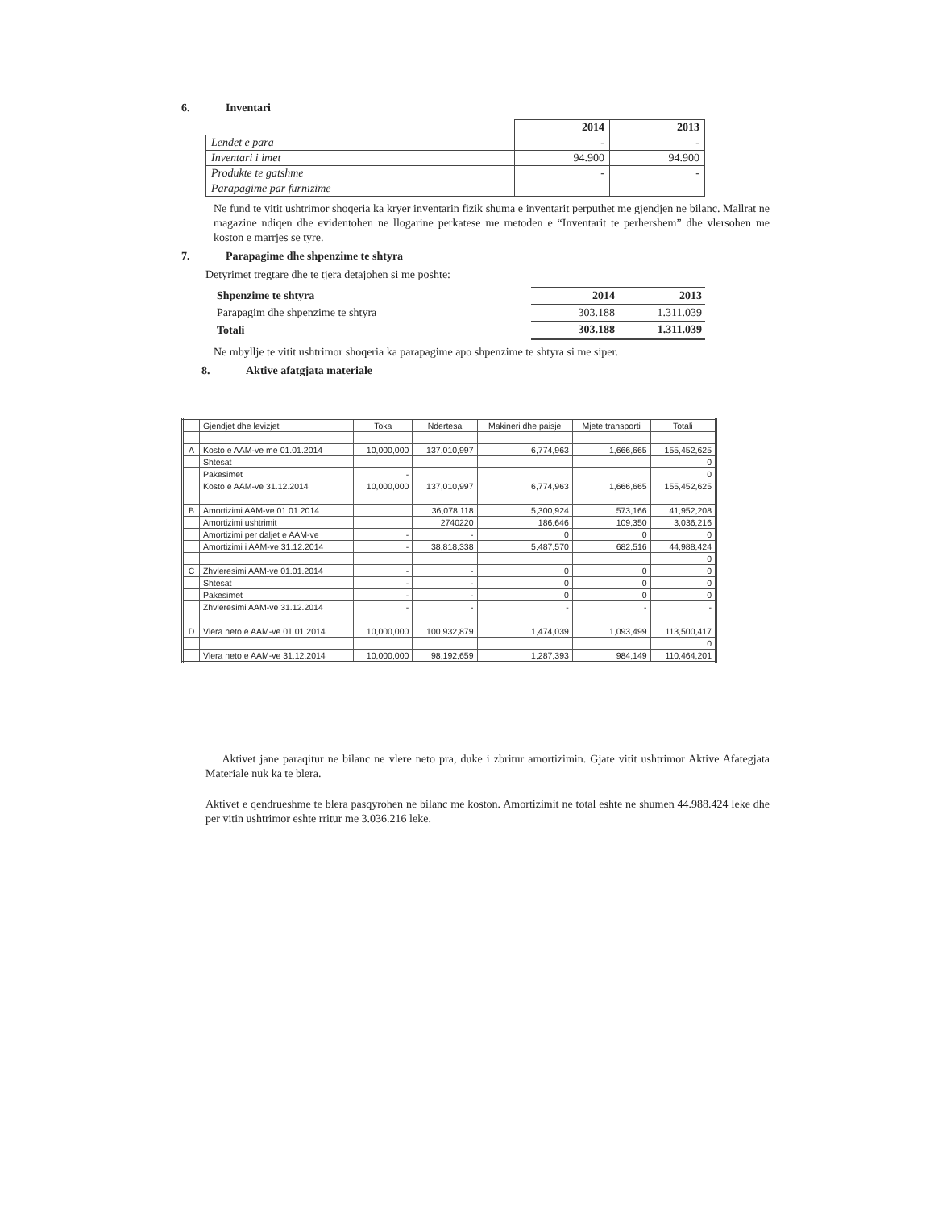6. Inventari
| | 2014 | 2013 |
| Lendet e para | - | - |
| Inventari i imet | 94.900 | 94.900 |
| Produkte te gatshme | - | - |
| Parapagime par furnizime | | |
Ne fund te vitit ushtrimor shoqeria ka kryer inventarin fizik shuma e inventarit perputhet me gjendjen ne bilanc. Mallrat ne magazine ndiqen dhe evidentohen ne llogarine perkatese me metoden e “Inventarit te perhershem” dhe vlersohen me koston e marrjes se tyre.
7. Parapagime dhe shpenzime te shtyra
Detyrimet tregtare dhe te tjera detajohen si me poshte:
| Shpenzime te shtyra | 2014 | 2013 |
| Parapagim dhe shpenzime te shtyra | 303.188 | 1.311.039 |
| Totali | 303.188 | 1.311.039 |
Ne mbyllje te vitit ushtrimor shoqeria ka parapagime apo shpenzime te shtyra si me siper.
8. Aktive afatgjata materiale
| | Gjendjet dhe levizjet | Toka | Ndertesa | Makineri dhe paisje | Mjete transporti | Totali |
| --- | --- | --- | --- | --- | --- | --- |
| A | Kosto e AAM-ve me 01.01.2014 | 10,000,000 | 137,010,997 | 6,774,963 | 1,666,665 | 155,452,625 |
| | Shtesat | | | | | 0 |
| | Pakesimet | - | | | | 0 |
| | Kosto e AAM-ve 31.12.2014 | 10,000,000 | 137,010,997 | 6,774,963 | 1,666,665 | 155,452,625 |
| B | Amortizimi AAM-ve 01.01.2014 | | 36,078,118 | 5,300,924 | 573,166 | 41,952,208 |
| | Amortizimi ushtrimit | | 2740220 | 186,646 | 109,350 | 3,036,216 |
| | Amortizimi per daljet e AAM-ve | - | - | 0 | 0 | 0 |
| | Amortizimi i AAM-ve 31.12.2014 | - | 38,818,338 | 5,487,570 | 682,516 | 44,988,424 |
| | | | | | | 0 |
| C | Zhvleresimi AAM-ve 01.01.2014 | - | - | 0 | 0 | 0 |
| | Shtesat | - | - | 0 | 0 | 0 |
| | Pakesimet | - | - | 0 | 0 | 0 |
| | Zhvleresimi AAM-ve 31.12.2014 | - | - | - | - | - |
| D | Vlera neto e AAM-ve 01.01.2014 | 10,000,000 | 100,932,879 | 1,474,039 | 1,093,499 | 113,500,417 |
| | | | | | | 0 |
| | Vlera neto e AAM-ve 31.12.2014 | 10,000,000 | 98,192,659 | 1,287,393 | 984,149 | 110,464,201 |
Aktivet jane paraqitur ne bilanc ne vlere neto pra, duke i zbritur amortizimin. Gjate vitit ushtrimor Aktive Afategjata Materiale nuk ka te blera.
Aktivet e qendrueshme te blera pasqyrohen ne bilanc me koston. Amortizimit ne total eshte ne shumen 44.988.424 leke dhe per vitin ushtrimor eshte rritur me 3.036.216 leke.